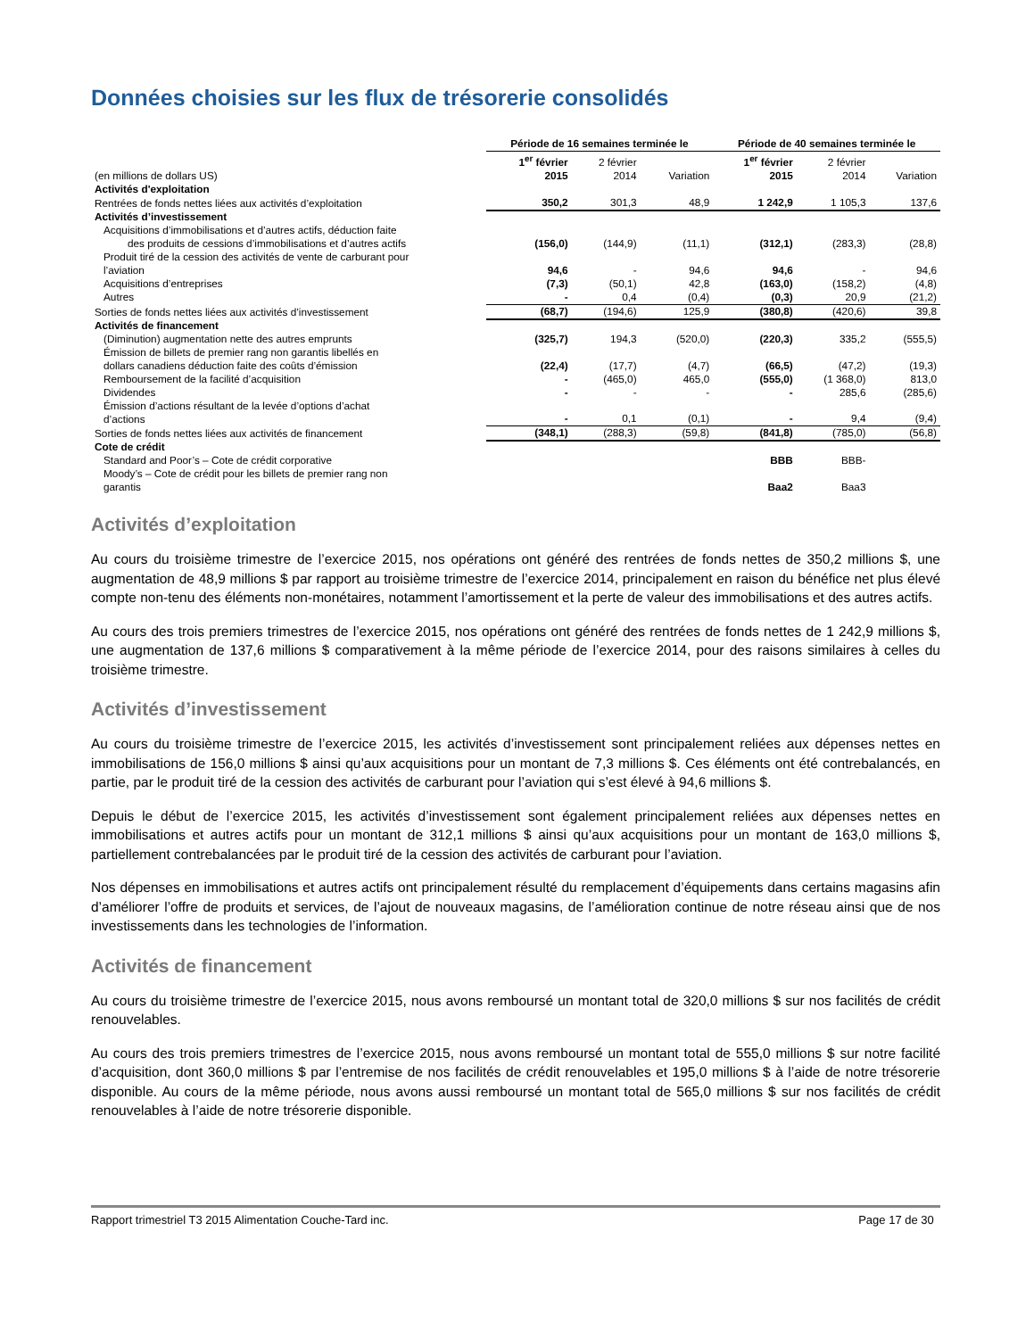Données choisies sur les flux de trésorerie consolidés
| | Période de 16 semaines terminée le | | | Période de 40 semaines terminée le | | |
| --- | --- | --- | --- | --- | --- | --- |
| (en millions de dollars US) | 1<sup>er</sup> février 2015 | 2 février 2014 | Variation | 1<sup>er</sup> février 2015 | 2 février 2014 | Variation |
| Activités d'exploitation | | | | | | |
| Rentrées de fonds nettes liées aux activités d’exploitation | 350,2 | 301,3 | 48,9 | 1 242,9 | 1 105,3 | 137,6 |
| Activités d’investissement | | | | | | |
| Acquisitions d’immobilisations et d’autres actifs, déduction faite des produits de cessions d’immobilisations et d’autres actifs | (156,0) | (144,9) | (11,1) | (312,1) | (283,3) | (28,8) |
| Produit tiré de la cession des activités de vente de carburant pour l’aviation | 94,6 | - | 94,6 | 94,6 | - | 94,6 |
| Acquisitions d’entreprises | (7,3) | (50,1) | 42,8 | (163,0) | (158,2) | (4,8) |
| Autres | - | 0,4 | (0,4) | (0,3) | 20,9 | (21,2) |
| Sorties de fonds nettes liées aux activités d’investissement | (68,7) | (194,6) | 125,9 | (380,8) | (420,6) | 39,8 |
| Activités de financement | | | | | | |
| (Diminution) augmentation nette des autres emprunts | (325,7) | 194,3 | (520,0) | (220,3) | 335,2 | (555,5) |
| Émission de billets de premier rang non garantis libellés en dollars canadiens déduction faite des coûts d’émission | (22,4) | (17,7) | (4,7) | (66,5) | (47,2) | (19,3) |
| Remboursement de la facilité d’acquisition | - | (465,0) | 465,0 | (555,0) | (1 368,0) | 813,0 |
| Dividendes | - | - | - | - | 285,6 | (285,6) |
| Émission d’actions résultant de la levée d’options d’achat d’actions | - | 0,1 | (0,1) | - | 9,4 | (9,4) |
| Sorties de fonds nettes liées aux activités de financement | (348,1) | (288,3) | (59,8) | (841,8) | (785,0) | (56,8) |
| Cote de crédit | | | | | | |
| Standard and Poor’s – Cote de crédit corporative | | | | BBB | BBB- | |
| Moody’s – Cote de crédit pour les billets de premier rang non garantis | | | | Baa2 | Baa3 | |
Activités d’exploitation
Au cours du troisième trimestre de l’exercice 2015, nos opérations ont généré des rentrées de fonds nettes de 350,2 millions $, une augmentation de 48,9 millions $ par rapport au troisième trimestre de l’exercice 2014, principalement en raison du bénéfice net plus élevé compte non-tenu des éléments non-monétaires, notamment l’amortissement et la perte de valeur des immobilisations et des autres actifs.
Au cours des trois premiers trimestres de l’exercice 2015, nos opérations ont généré des rentrées de fonds nettes de 1 242,9 millions $, une augmentation de 137,6 millions $ comparativement à la même période de l’exercice 2014, pour des raisons similaires à celles du troisième trimestre.
Activités d’investissement
Au cours du troisième trimestre de l’exercice 2015, les activités d’investissement sont principalement reliées aux dépenses nettes en immobilisations de 156,0 millions $ ainsi qu’aux acquisitions pour un montant de 7,3 millions $. Ces éléments ont été contrebalancés, en partie, par le produit tiré de la cession des activités de carburant pour l’aviation qui s’est élevé à 94,6 millions $.
Depuis le début de l’exercice 2015, les activités d’investissement sont également principalement reliées aux dépenses nettes en immobilisations et autres actifs pour un montant de 312,1 millions $ ainsi qu’aux acquisitions pour un montant de 163,0 millions $, partiellement contrebalancées par le produit tiré de la cession des activités de carburant pour l’aviation.
Nos dépenses en immobilisations et autres actifs ont principalement résulté du remplacement d’équipements dans certains magasins afin d’améliorer l’offre de produits et services, de l’ajout de nouveaux magasins, de l’amélioration continue de notre réseau ainsi que de nos investissements dans les technologies de l’information.
Activités de financement
Au cours du troisième trimestre de l’exercice 2015, nous avons remboursé un montant total de 320,0 millions $ sur nos facilités de crédit renouvelables.
Au cours des trois premiers trimestres de l’exercice 2015, nous avons remboursé un montant total de 555,0 millions $ sur notre facilité d’acquisition, dont 360,0 millions $ par l’entremise de nos facilités de crédit renouvelables et 195,0 millions $ à l’aide de notre trésorerie disponible. Au cours de la même période, nous avons aussi remboursé un montant total de 565,0 millions $ sur nos facilités de crédit renouvelables à l’aide de notre trésorerie disponible.
Rapport trimestriel T3 2015 Alimentation Couche-Tard inc. Page 17 de 30